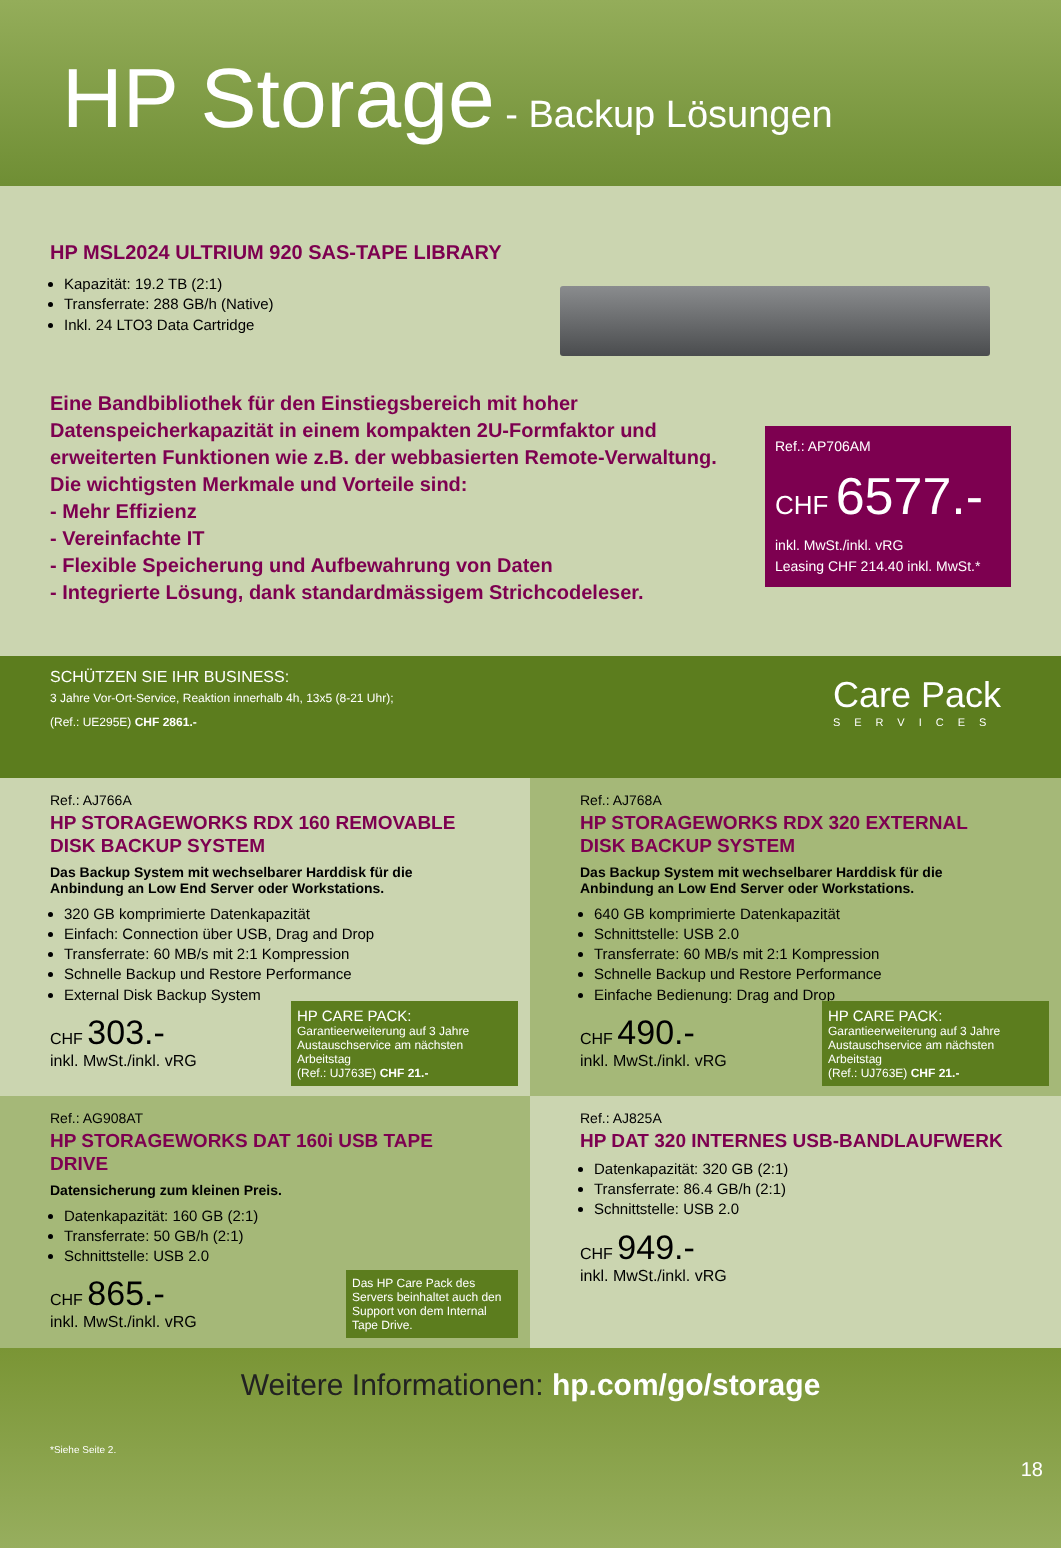HP Storage - Backup Lösungen
HP MSL2024 ULTRIUM 920 SAS-TAPE LIBRARY
Kapazität: 19.2 TB (2:1)
Transferrate: 288 GB/h (Native)
Inkl. 24 LTO3 Data Cartridge
Eine Bandbibliothek für den Einstiegsbereich mit hoher Datenspeicherkapazität in einem kompakten 2U-Formfaktor und erweiterten Funktionen wie z.B. der webbasierten Remote-Verwaltung. Die wichtigsten Merkmale und Vorteile sind:
- Mehr Effizienz
- Vereinfachte IT
- Flexible Speicherung und Aufbewahrung von Daten
- Integrierte Lösung, dank standardmässigem Strichcodeleser.
Ref.: AP706AM
CHF 6577.-
inkl. MwSt./inkl. vRG
Leasing CHF 214.40 inkl. MwSt.*
SCHÜTZEN SIE IHR BUSINESS:
3 Jahre Vor-Ort-Service, Reaktion innerhalb 4h, 13x5 (8-21 Uhr);
(Ref.: UE295E) CHF 2861.-
Care Pack
SERVICES
Ref.: AJ766A
HP STORAGEWORKS RDX 160 REMOVABLE DISK BACKUP SYSTEM
Das Backup System mit wechselbarer Harddisk für die Anbindung an Low End Server oder Workstations.
320 GB komprimierte Datenkapazität
Einfach: Connection über USB, Drag and Drop
Transferrate: 60 MB/s mit 2:1 Kompression
Schnelle Backup und Restore Performance
External Disk Backup System
CHF 303.-
inkl. MwSt./inkl. vRG
HP CARE PACK:
Garantieerweiterung auf 3 Jahre Austauschservice am nächsten Arbeitstag
(Ref.: UJ763E) CHF 21.-
Ref.: AJ768A
HP STORAGEWORKS RDX 320 EXTERNAL DISK BACKUP SYSTEM
Das Backup System mit wechselbarer Harddisk für die Anbindung an Low End Server oder Workstations.
640 GB komprimierte Datenkapazität
Schnittstelle: USB 2.0
Transferrate: 60 MB/s mit 2:1 Kompression
Schnelle Backup und Restore Performance
Einfache Bedienung: Drag and Drop
CHF 490.-
inkl. MwSt./inkl. vRG
HP CARE PACK:
Garantieerweiterung auf 3 Jahre Austauschservice am nächsten Arbeitstag
(Ref.: UJ763E) CHF 21.-
Ref.: AG908AT
HP STORAGEWORKS DAT 160i USB TAPE DRIVE
Datensicherung zum kleinen Preis.
Datenkapazität: 160 GB (2:1)
Transferrate: 50 GB/h (2:1)
Schnittstelle: USB 2.0
CHF 865.-
inkl. MwSt./inkl. vRG
Das HP Care Pack des Servers beinhaltet auch den Support von dem Internal Tape Drive.
Ref.: AJ825A
HP DAT 320 INTERNES USB-BANDLAUFWERK
Datenkapazität: 320 GB (2:1)
Transferrate: 86.4 GB/h (2:1)
Schnittstelle: USB 2.0
CHF 949.-
inkl. MwSt./inkl. vRG
Weitere Informationen: hp.com/go/storage
*Siehe Seite 2.
18